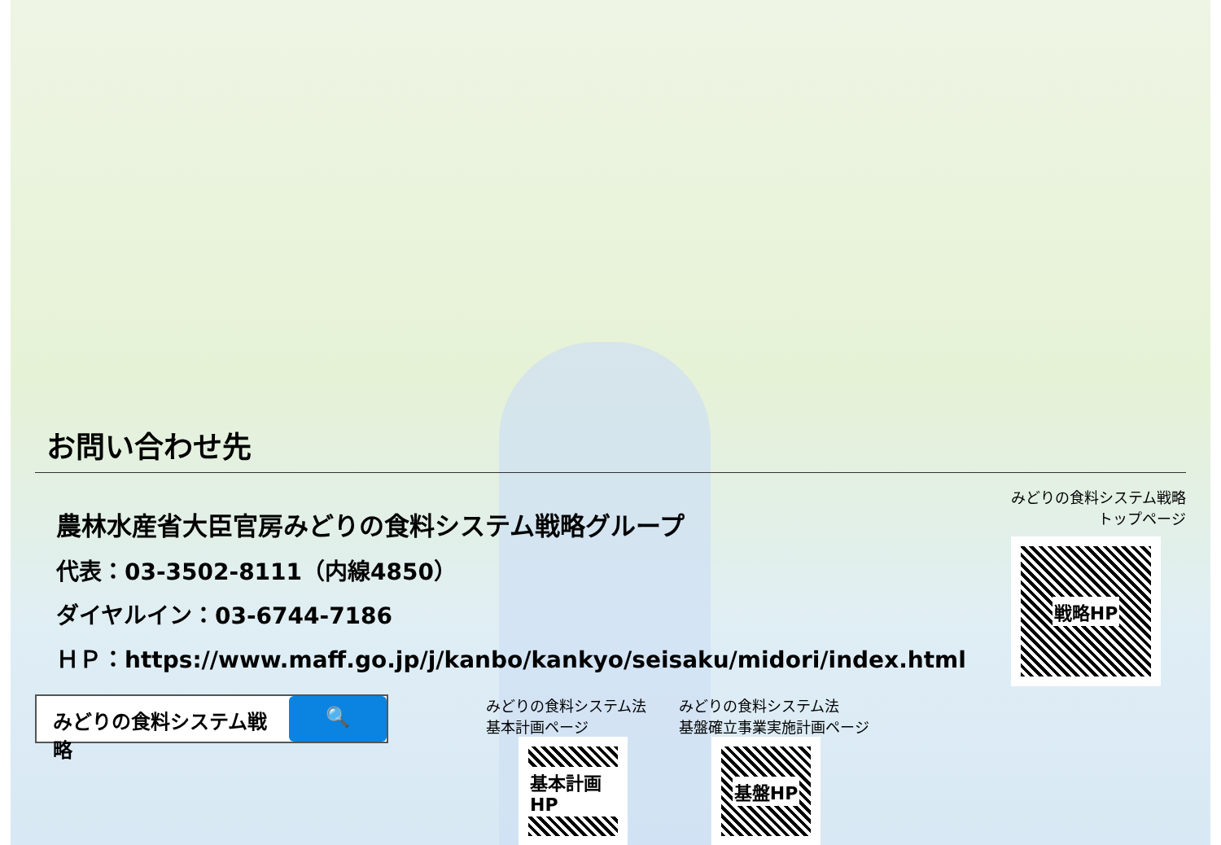お問い合わせ先
農林水産省大臣官房みどりの食料システム戦略グループ
代表：03-3502-8111（内線4850）
ダイヤルイン：03-6744-7186
ＨＰ：https://www.maff.go.jp/j/kanbo/kankyo/seisaku/midori/index.html
みどりの食料システム戦略
トップページ
戦略HP
みどりの食料システム戦略 🔍
みどりの食料システム法
基本計画ページ
基本計画HP
みどりの食料システム法
基盤確立事業実施計画ページ
基盤HP